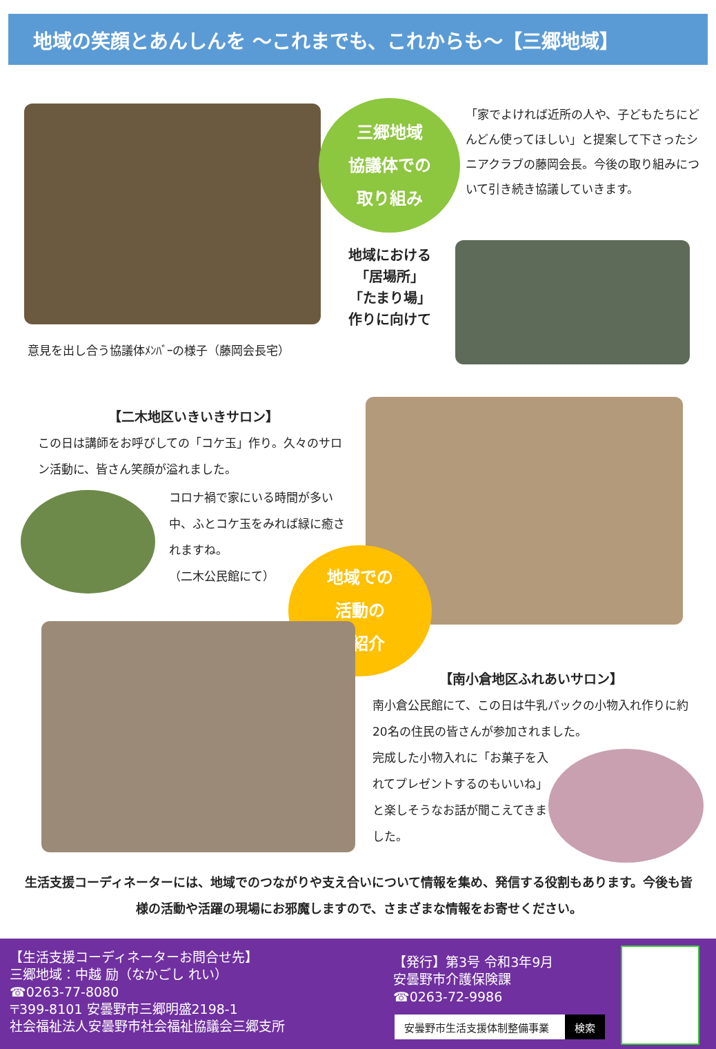地域の笑顔とあんしんを ～これまでも、これからも～【三郷地域】
三郷地域
協議体での
取り組み
「家でよければ近所の人や、子どもたちにどんどん使ってほしい」と提案して下さったシニアクラブの藤岡会長。今後の取り組みについて引き続き協議していきます。
地域における
「居場所」
「たまり場」
作りに向けて
意見を出し合う協議体ﾒﾝﾊﾞｰの様子（藤岡会長宅）
【二木地区いきいきサロン】
この日は講師をお呼びしての「コケ玉」作り。久々のサロン活動に、皆さん笑顔が溢れました。
コロナ禍で家にいる時間が多い中、ふとコケ玉をみれば緑に癒されますね。
（二木公民館にて）
地域での
活動の
ご紹介
【南小倉地区ふれあいサロン】
南小倉公民館にて、この日は牛乳パックの小物入れ作りに約20名の住民の皆さんが参加されました。
完成した小物入れに「お菓子を入れてプレゼントするのもいいね」と楽しそうなお話が聞こえてきました。
生活支援コーディネーターには、地域でのつながりや支え合いについて情報を集め、発信する役割もあります。今後も皆様の活動や活躍の現場にお邪魔しますので、さまざまな情報をお寄せください。
【生活支援コーディネーターお問合せ先】
三郷地域：中越 励（なかごし れい）
☎0263-77-8080
〒399-8101 安曇野市三郷明盛2198-1
社会福祉法人安曇野市社会福祉協議会三郷支所
【発行】第3号 令和3年9月
安曇野市介護保険課
☎0263-72-9986
安曇野市生活支援体制整備事業 検索